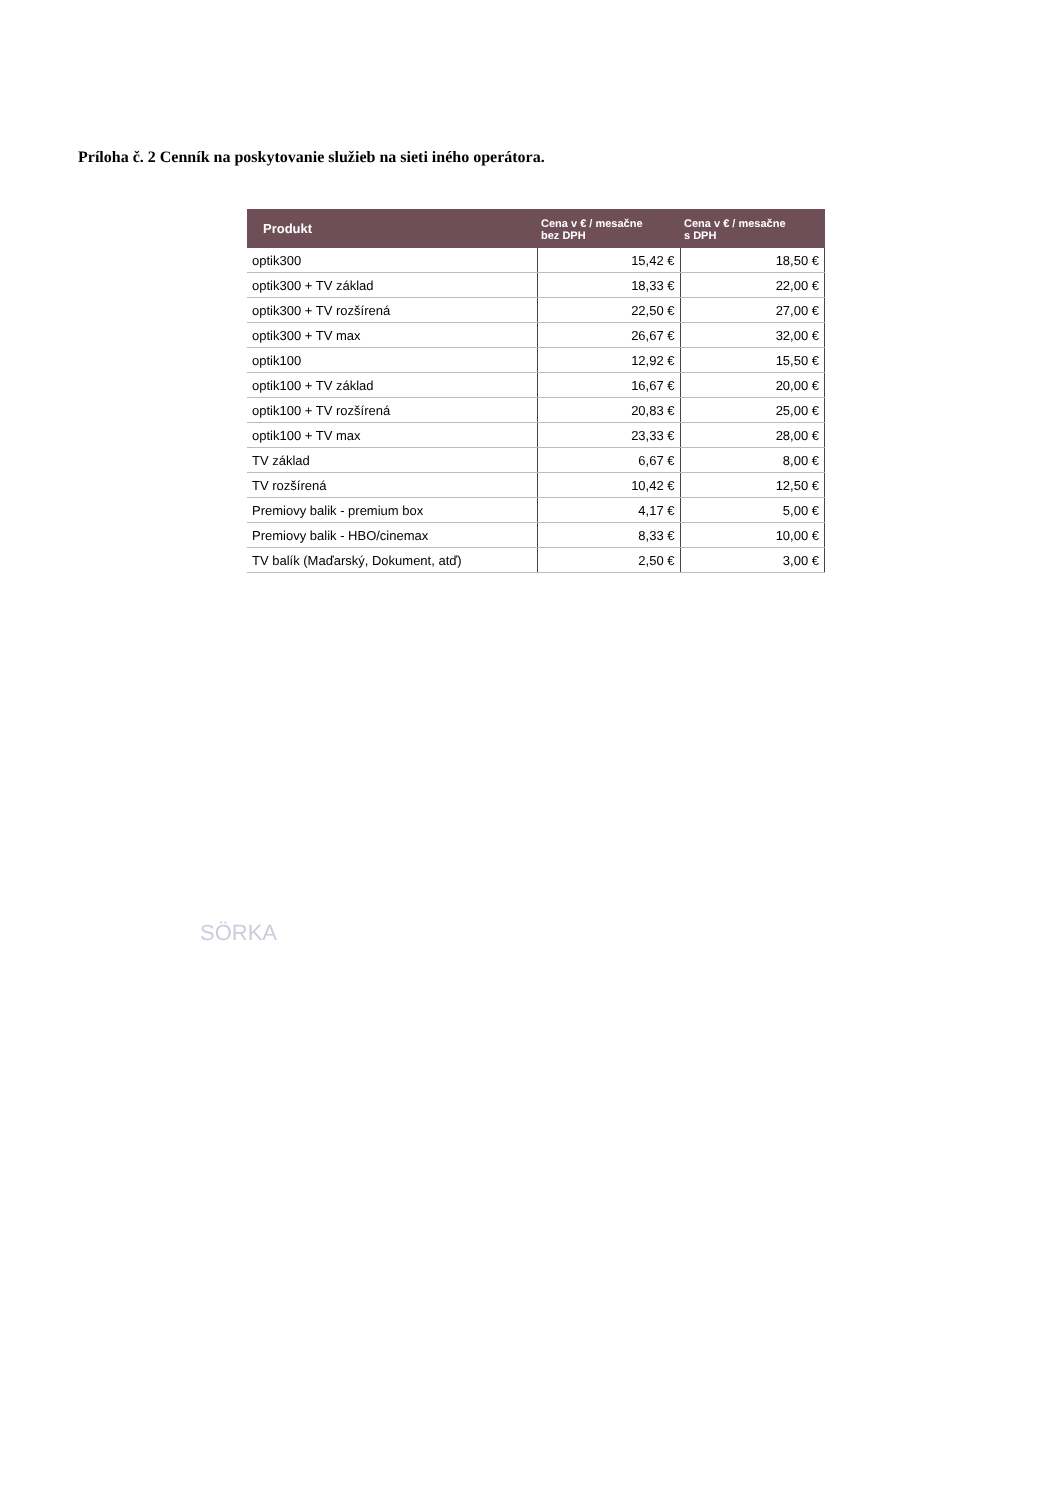Príloha č. 2 Cenník na poskytovanie služieb na sieti iného operátora.
| Produkt | Cena v € / mesačne bez DPH | Cena v € / mesačne s DPH |
| --- | --- | --- |
| optik300 | 15,42 € | 18,50 € |
| optik300 + TV základ | 18,33 € | 22,00 € |
| optik300 + TV rozšírená | 22,50 € | 27,00 € |
| optik300 + TV max | 26,67 € | 32,00 € |
| optik100 | 12,92 € | 15,50 € |
| optik100 + TV základ | 16,67 € | 20,00 € |
| optik100 + TV rozšírená | 20,83 € | 25,00 € |
| optik100 + TV max | 23,33 € | 28,00 € |
| TV základ | 6,67 € | 8,00 € |
| TV rozšírená | 10,42 € | 12,50 € |
| Premiovy balik - premium box | 4,17 € | 5,00 € |
| Premiovy balik - HBO/cinemax | 8,33 € | 10,00 € |
| TV balík (Maďarský, Dokument, atď) | 2,50 € | 3,00 € |
SÖRKA